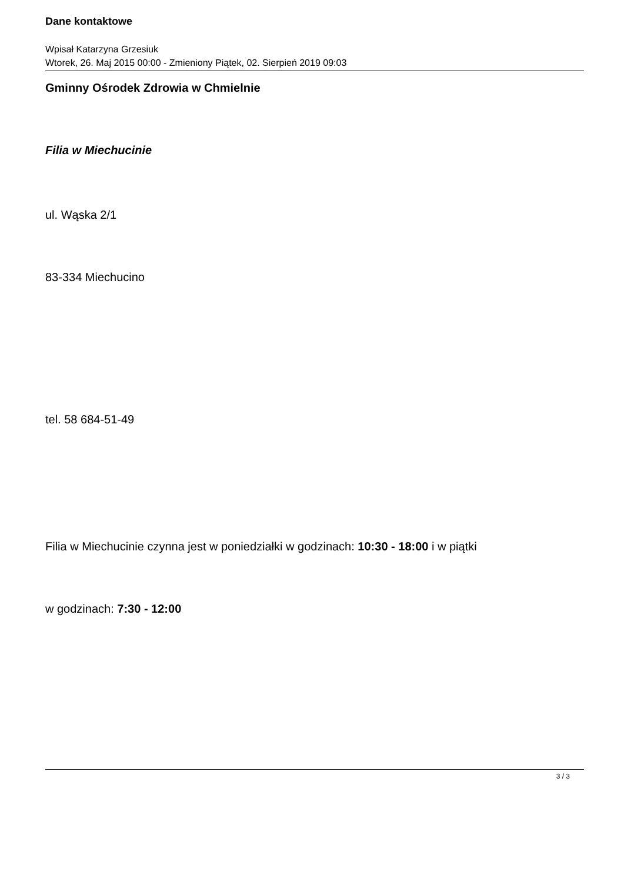Dane kontaktowe
Wpisał Katarzyna Grzesiuk
Wtorek, 26. Maj 2015 00:00 - Zmieniony Piątek, 02. Sierpień 2019 09:03
Gminny Ośrodek Zdrowia w Chmielnie
Filia w Miechucinie
ul. Wąska 2/1
83-334 Miechucino
tel. 58 684-51-49
Filia w Miechucinie czynna jest w poniedziałki w godzinach: 10:30 - 18:00 i w piątki
w godzinach: 7:30 - 12:00
3 / 3